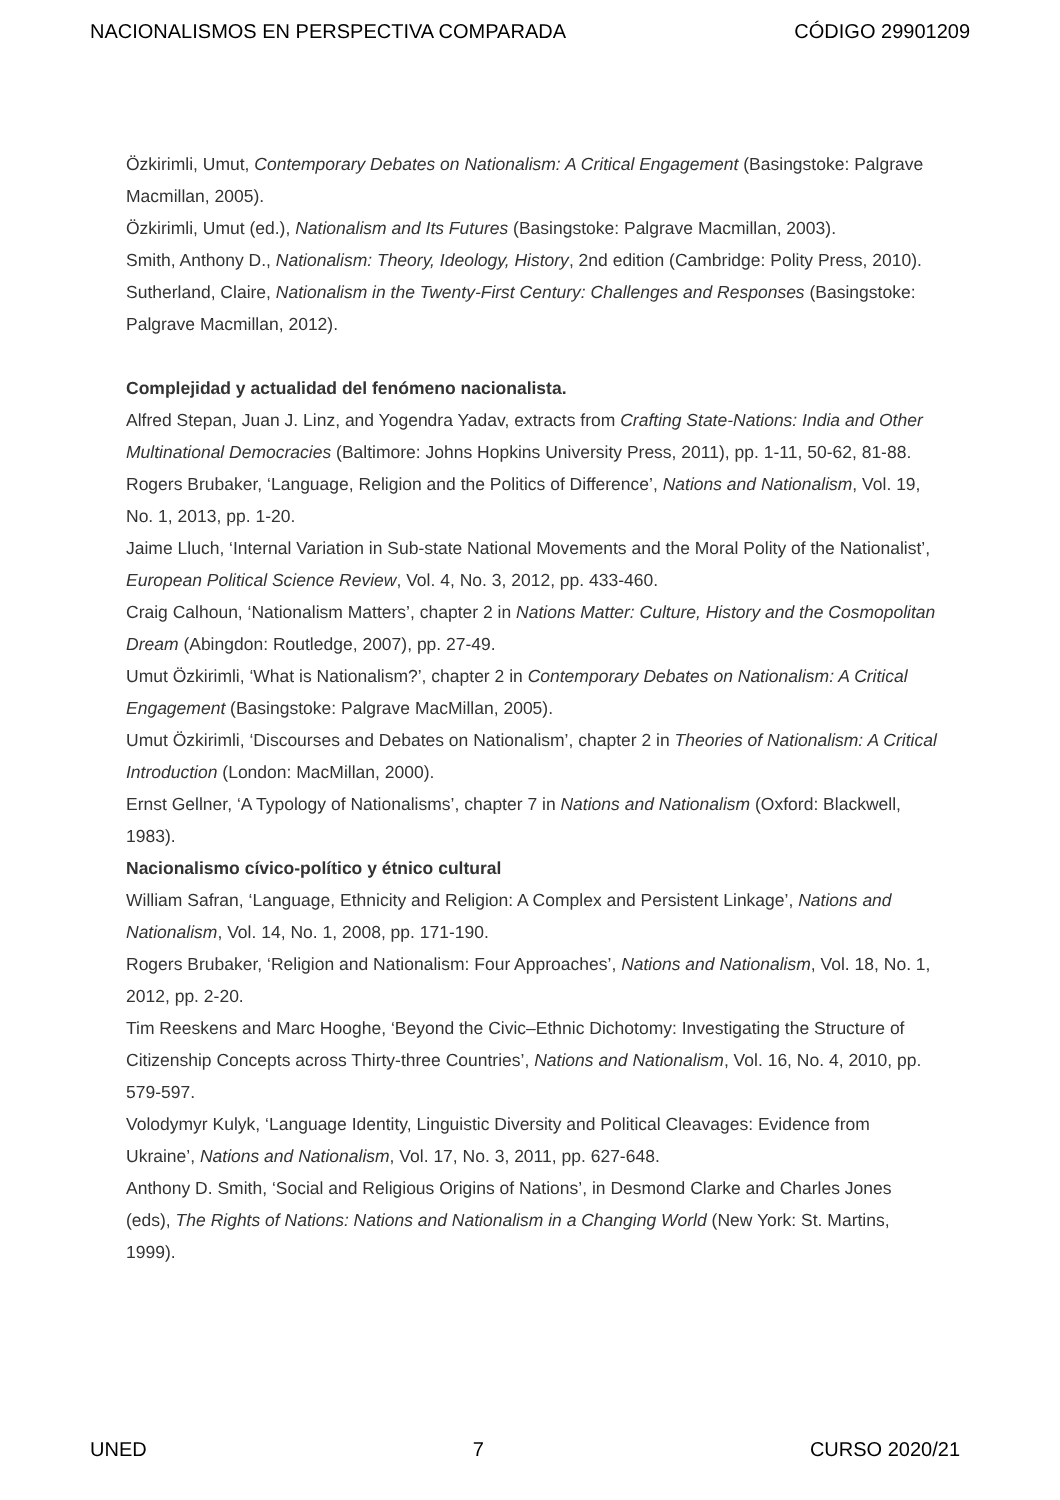NACIONALISMOS EN PERSPECTIVA COMPARADA CÓDIGO 29901209
Özkirimli, Umut, Contemporary Debates on Nationalism: A Critical Engagement (Basingstoke: Palgrave Macmillan, 2005).
Özkirimli, Umut (ed.), Nationalism and Its Futures (Basingstoke: Palgrave Macmillan, 2003).
Smith, Anthony D., Nationalism: Theory, Ideology, History, 2nd edition (Cambridge: Polity Press, 2010).
Sutherland, Claire, Nationalism in the Twenty-First Century: Challenges and Responses (Basingstoke: Palgrave Macmillan, 2012).
Complejidad y actualidad del fenómeno nacionalista.
Alfred Stepan, Juan J. Linz, and Yogendra Yadav, extracts from Crafting State-Nations: India and Other Multinational Democracies (Baltimore: Johns Hopkins University Press, 2011), pp. 1-11, 50-62, 81-88.
Rogers Brubaker, ‘Language, Religion and the Politics of Difference’, Nations and Nationalism, Vol. 19, No. 1, 2013, pp. 1-20.
Jaime Lluch, ‘Internal Variation in Sub-state National Movements and the Moral Polity of the Nationalist’, European Political Science Review, Vol. 4, No. 3, 2012, pp. 433-460.
Craig Calhoun, ‘Nationalism Matters’, chapter 2 in Nations Matter: Culture, History and the Cosmopolitan Dream (Abingdon: Routledge, 2007), pp. 27-49.
Umut Özkirimli, ‘What is Nationalism?’, chapter 2 in Contemporary Debates on Nationalism: A Critical Engagement (Basingstoke: Palgrave MacMillan, 2005).
Umut Özkirimli, ‘Discourses and Debates on Nationalism’, chapter 2 in Theories of Nationalism: A Critical Introduction (London: MacMillan, 2000).
Ernst Gellner, ‘A Typology of Nationalisms’, chapter 7 in Nations and Nationalism (Oxford: Blackwell, 1983).
Nacionalismo cívico-político y étnico cultural
William Safran, ‘Language, Ethnicity and Religion: A Complex and Persistent Linkage’, Nations and Nationalism, Vol. 14, No. 1, 2008, pp. 171-190.
Rogers Brubaker, ‘Religion and Nationalism: Four Approaches’, Nations and Nationalism, Vol. 18, No. 1, 2012, pp. 2-20.
Tim Reeskens and Marc Hooghe, ‘Beyond the Civic–Ethnic Dichotomy: Investigating the Structure of Citizenship Concepts across Thirty-three Countries’, Nations and Nationalism, Vol. 16, No. 4, 2010, pp. 579-597.
Volodymyr Kulyk, ‘Language Identity, Linguistic Diversity and Political Cleavages: Evidence from Ukraine’, Nations and Nationalism, Vol. 17, No. 3, 2011, pp. 627-648.
Anthony D. Smith, ‘Social and Religious Origins of Nations’, in Desmond Clarke and Charles Jones (eds), The Rights of Nations: Nations and Nationalism in a Changing World (New York: St. Martins, 1999).
UNED 7 CURSO 2020/21